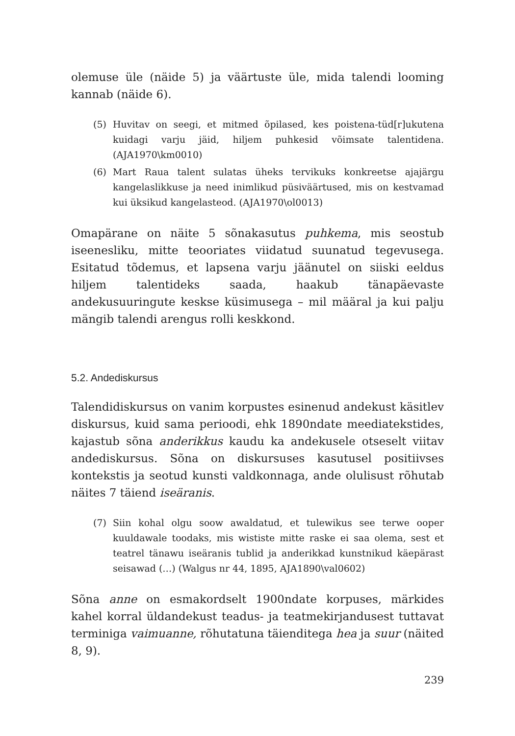olemuse üle (näide 5) ja väärtuste üle, mida talendi looming kannab (näide 6).
(5) Huvitav on seegi, et mitmed õpilased, kes poistena-tüd[r]ukutena kuidagi varju jäid, hiljem puhkesid võimsate talentidena. (AJA1970\km0010)
(6) Mart Raua talent sulatas üheks tervikuks konkreetse ajajärgu kangelaslikkuse ja need inimlikud püsiväärtused, mis on kestvamad kui üksikud kangelasteod. (AJA1970\ol0013)
Omapärane on näite 5 sõnakasutus puhkema, mis seostub iseenesliku, mitte teooriates viidatud suunatud tegevusega. Esitatud tõdemus, et lapsena varju jäänutel on siiski eeldus hiljem talentideks saada, haakub tänapäevaste andekusuuringute keskse küsimusega – mil määral ja kui palju mängib talendi arengus rolli keskkond.
5.2. Andediskursus
Talendidiskursus on vanim korpustes esinenud andekust käsitlev diskursus, kuid sama perioodi, ehk 1890ndate meediatekstides, kajastub sõna anderikkus kaudu ka andekusele otseselt viitav andediskursus. Sõna on diskursuses kasutusel positiivses kontekstis ja seotud kunsti valdkonnaga, ande olulisust rõhutab näites 7 täiend iseäranis.
(7) Siin kohal olgu soow awaldatud, et tulewikus see terwe ooper kuuldawale toodaks, mis wististe mitte raske ei saa olema, sest et teatrel tänawu iseäranis tublid ja anderikkad kunstnikud käepärast seisawad (…) (Walgus nr 44, 1895, AJA1890\val0602)
Sõna anne on esmakordselt 1900ndate korpuses, märkides kahel korral üldandekust teadus- ja teatmekirjandusest tuttavat terminiga vaimuanne, rõhutatuna täienditega hea ja suur (näited 8, 9).
239